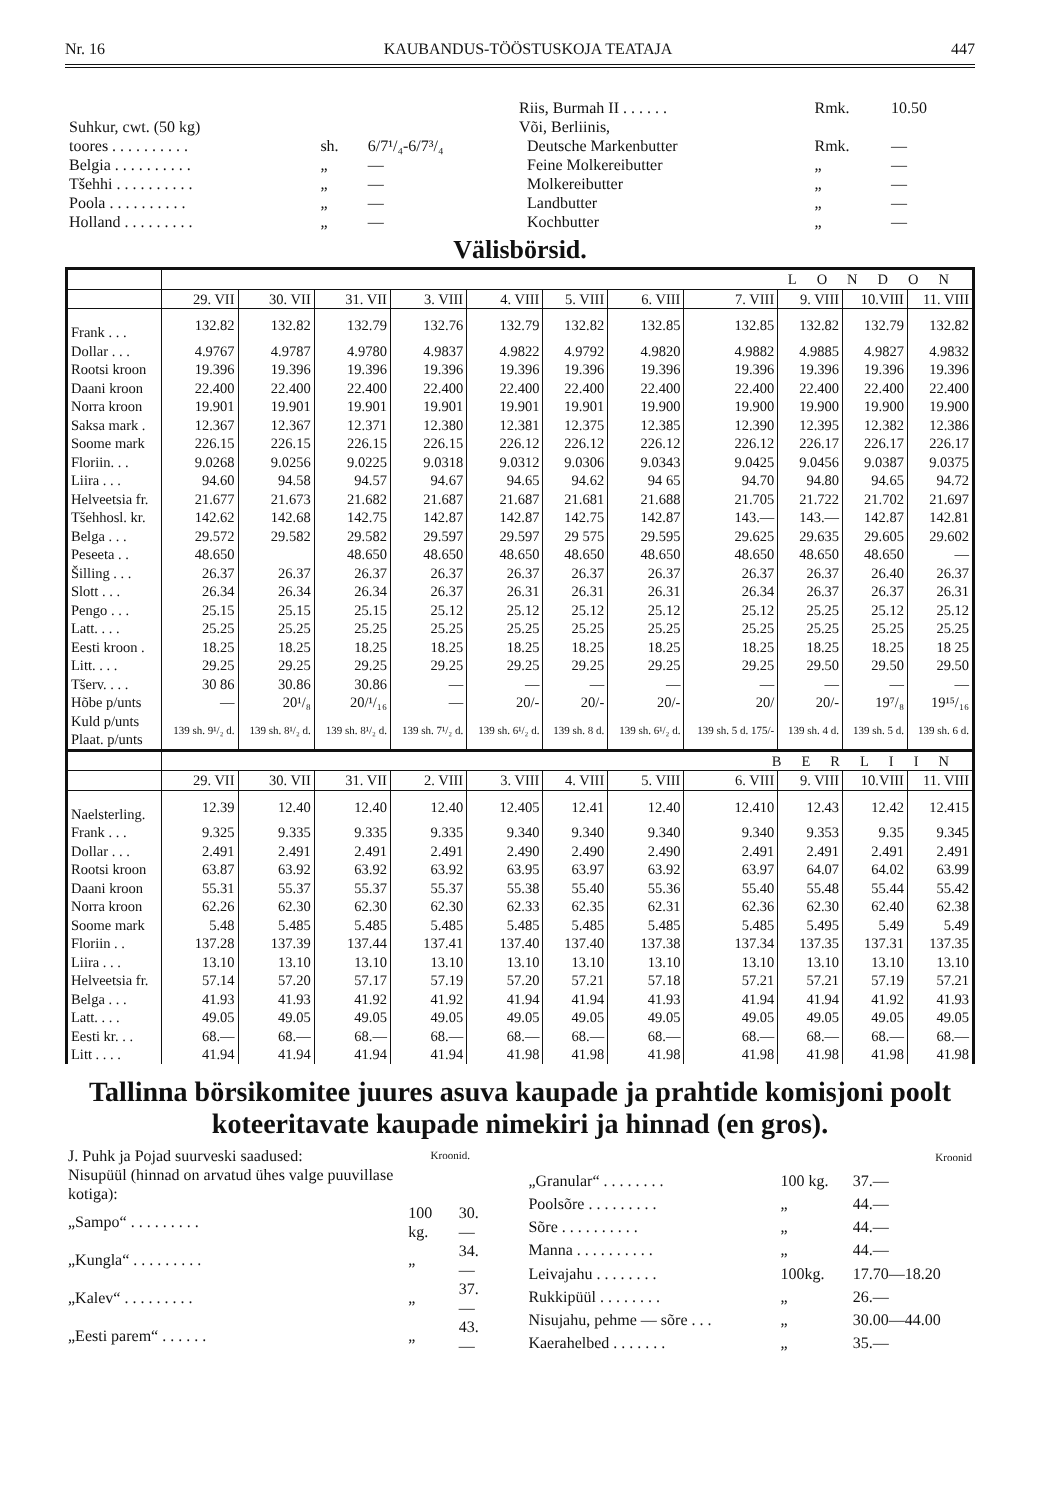Nr. 16 KAUBANDUS-TÖÖSTUSKOJA TEATAJA 447
| Suhkur, cwt. (50 kg) | | |
| toores . . . . . . . . . . | sh. | 6/7¹/₄-6/7³/₄ |
| Belgia . . . . . . . . . . | „ | — |
| Tšehhi . . . . . . . . . . | „ | — |
| Poola . . . . . . . . . . | „ | — |
| Holland . . . . . . . . . | „ | — |
| Riis, Burmah II . . . . . . | Rmk. | 10.50 |
| Või, Berliinis, | | |
| Deutsche Markenbutter | Rmk. | — |
| Feine Molkereibutter | „ | — |
| Molkereibutter | „ | — |
| Landbutter | „ | — |
| Kochbutter | „ | — |
Välisbörsid.
| | LONDON | | | | | | | | | | |
| --- | --- | --- | --- | --- | --- | --- | --- | --- | --- | --- | --- |
| | 29. VII | 30. VII | 31. VII | 3. VIII | 4. VIII | 5. VIII | 6. VIII | 7. VIII | 9. VIII | 10.VIII | 11. VIII |
| Frank . . . | 132.82 | 132.82 | 132.79 | 132.76 | 132.79 | 132.82 | 132.85 | 132.85 | 132.82 | 132.79 | 132.82 |
| Dollar . . . | 4.9767 | 4.9787 | 4.9780 | 4.9837 | 4.9822 | 4.9792 | 4.9820 | 4.9882 | 4.9885 | 4.9827 | 4.9832 |
| Rootsi kroon | 19.396 | 19.396 | 19.396 | 19.396 | 19.396 | 19.396 | 19.396 | 19.396 | 19.396 | 19.396 | 19.396 |
| Daani kroon | 22.400 | 22.400 | 22.400 | 22.400 | 22.400 | 22.400 | 22.400 | 22.400 | 22.400 | 22.400 | 22.400 |
| Norra kroon | 19.901 | 19.901 | 19.901 | 19.901 | 19.901 | 19.901 | 19.900 | 19.900 | 19.900 | 19.900 | 19.900 |
| Saksa mark . | 12.367 | 12.367 | 12.371 | 12.380 | 12.381 | 12.375 | 12.385 | 12.390 | 12.395 | 12.382 | 12.386 |
| Soome mark | 226.15 | 226.15 | 226.15 | 226.15 | 226.12 | 226.12 | 226.12 | 226.12 | 226.17 | 226.17 | 226.17 |
| Floriin. . . | 9.0268 | 9.0256 | 9.0225 | 9.0318 | 9.0312 | 9.0306 | 9.0343 | 9.0425 | 9.0456 | 9.0387 | 9.0375 |
| Liira . . . | 94.60 | 94.58 | 94.57 | 94.67 | 94.65 | 94.62 | 94 65 | 94.70 | 94.80 | 94.65 | 94.72 |
| Helveetsia fr. | 21.677 | 21.673 | 21.682 | 21.687 | 21.687 | 21.681 | 21.688 | 21.705 | 21.722 | 21.702 | 21.697 |
| Tšehhosl. kr. | 142.62 | 142.68 | 142.75 | 142.87 | 142.87 | 142.75 | 142.87 | 143.— | 143.— | 142.87 | 142.81 |
| Belga . . . | 29.572 | 29.582 | 29.582 | 29.597 | 29.597 | 29 575 | 29.595 | 29.625 | 29.635 | 29.605 | 29.602 |
| Peseeta . . | 48.650 | | 48.650 | 48.650 | 48.650 | 48.650 | 48.650 | 48.650 | 48.650 | 48.650 | — |
| Šilling . . . | 26.37 | 26.37 | 26.37 | 26.37 | 26.37 | 26.37 | 26.37 | 26.37 | 26.37 | 26.40 | 26.37 |
| Slott . . . | 26.34 | 26.34 | 26.34 | 26.37 | 26.31 | 26.31 | 26.31 | 26.34 | 26.37 | 26.37 | 26.31 |
| Pengo . . . | 25.15 | 25.15 | 25.15 | 25.12 | 25.12 | 25.12 | 25.12 | 25.12 | 25.25 | 25.12 | 25.12 |
| Latt. . . . | 25.25 | 25.25 | 25.25 | 25.25 | 25.25 | 25.25 | 25.25 | 25.25 | 25.25 | 25.25 | 25.25 |
| Eesti kroon . | 18.25 | 18.25 | 18.25 | 18.25 | 18.25 | 18.25 | 18.25 | 18.25 | 18.25 | 18.25 | 18 25 |
| Litt. . . . | 29.25 | 29.25 | 29.25 | 29.25 | 29.25 | 29.25 | 29.25 | 29.25 | 29.50 | 29.50 | 29.50 |
| Tšerv. . . . | 30 86 | 30.86 | 30.86 | — | — | — | — | — | — | — | — |
| Hõbe p/unts | — | 20¹/₈ | 20/¹/₁₆ | — | 20/- | 20/- | 20/- | 20/ | 20/- | 19⁷/₈ | 19¹⁵/₁₆ |
| Kuld p/unts Plaat. p/unts | 139 sh. 9¹/₂ d. | 139 sh. 8¹/₂ d. | 139 sh. 8¹/₂ d. | 139 sh. 7¹/₂ d. | 139 sh. 6¹/₂ d. | 139 sh. 8 d. | 139 sh. 6¹/₂ d. | 139 sh. 5 d. 175/- | 139 sh. 4 d. | 139 sh. 5 d. | 139 sh. 6 d. |
| | BERLIIN | | | | | | | | | | |
| | 29. VII | 30. VII | 31. VII | 2. VIII | 3. VIII | 4. VIII | 5. VIII | 6. VIII | 9. VIII | 10.VIII | 11. VIII |
| Naelsterling. | 12.39 | 12.40 | 12.40 | 12.40 | 12.405 | 12.41 | 12.40 | 12.410 | 12.43 | 12.42 | 12.415 |
| Frank . . . | 9.325 | 9.335 | 9.335 | 9.335 | 9.340 | 9.340 | 9.340 | 9.340 | 9.353 | 9.35 | 9.345 |
| Dollar . . . | 2.491 | 2.491 | 2.491 | 2.491 | 2.490 | 2.490 | 2.490 | 2.491 | 2.491 | 2.491 | 2.491 |
| Rootsi kroon | 63.87 | 63.92 | 63.92 | 63.92 | 63.95 | 63.97 | 63.92 | 63.97 | 64.07 | 64.02 | 63.99 |
| Daani kroon | 55.31 | 55.37 | 55.37 | 55.37 | 55.38 | 55.40 | 55.36 | 55.40 | 55.48 | 55.44 | 55.42 |
| Norra kroon | 62.26 | 62.30 | 62.30 | 62.30 | 62.33 | 62.35 | 62.31 | 62.36 | 62.30 | 62.40 | 62.38 |
| Soome mark | 5.48 | 5.485 | 5.485 | 5.485 | 5.485 | 5.485 | 5.485 | 5.485 | 5.495 | 5.49 | 5.49 |
| Floriin . . | 137.28 | 137.39 | 137.44 | 137.41 | 137.40 | 137.40 | 137.38 | 137.34 | 137.35 | 137.31 | 137.35 |
| Liira . . . | 13.10 | 13.10 | 13.10 | 13.10 | 13.10 | 13.10 | 13.10 | 13.10 | 13.10 | 13.10 | 13.10 |
| Helveetsia fr. | 57.14 | 57.20 | 57.17 | 57.19 | 57.20 | 57.21 | 57.18 | 57.21 | 57.21 | 57.19 | 57.21 |
| Belga . . . | 41.93 | 41.93 | 41.92 | 41.92 | 41.94 | 41.94 | 41.93 | 41.94 | 41.94 | 41.92 | 41.93 |
| Latt. . . . | 49.05 | 49.05 | 49.05 | 49.05 | 49.05 | 49.05 | 49.05 | 49.05 | 49.05 | 49.05 | 49.05 |
| Eesti kr. . . | 68.— | 68.— | 68.— | 68.— | 68.— | 68.— | 68.— | 68.— | 68.— | 68.— | 68.— |
| Litt . . . . | 41.94 | 41.94 | 41.94 | 41.94 | 41.98 | 41.98 | 41.98 | 41.98 | 41.98 | 41.98 | 41.98 |
Tallinna börsikomitee juures asuva kaupade ja prahtide komisjoni poolt koteeritavate kaupade nimekiri ja hinnad (en gros).
| J. Puhk ja Pojad suurveski saadused: | Kroonid. | |
| Nisupüül (hinnad on arvatud ühes valge puuvillase kotiga): | | |
| „Sampo“ . . . . . . . . . | 100 kg. | 30.— |
| „Kungla“ . . . . . . . . . | „ | 34.— |
| „Kalev“ . . . . . . . . . | „ | 37.— |
| „Eesti parem“ . . . . . . | „ | 43.— |
| | Kroonid | |
| „Granular“ . . . . . . . . | 100 kg. | 37.— |
| Poolsõre . . . . . . . . . | „ | 44.— |
| Sõre . . . . . . . . . . | „ | 44.— |
| Manna . . . . . . . . . . | „ | 44.— |
| Leivajahu . . . . . . . . | 100kg. | 17.70—18.20 |
| Rukkipüül . . . . . . . . | „ | 26.— |
| Nisujahu, pehme — sõre . . . | „ | 30.00—44.00 |
| Kaerahelbed . . . . . . . | „ | 35.— |